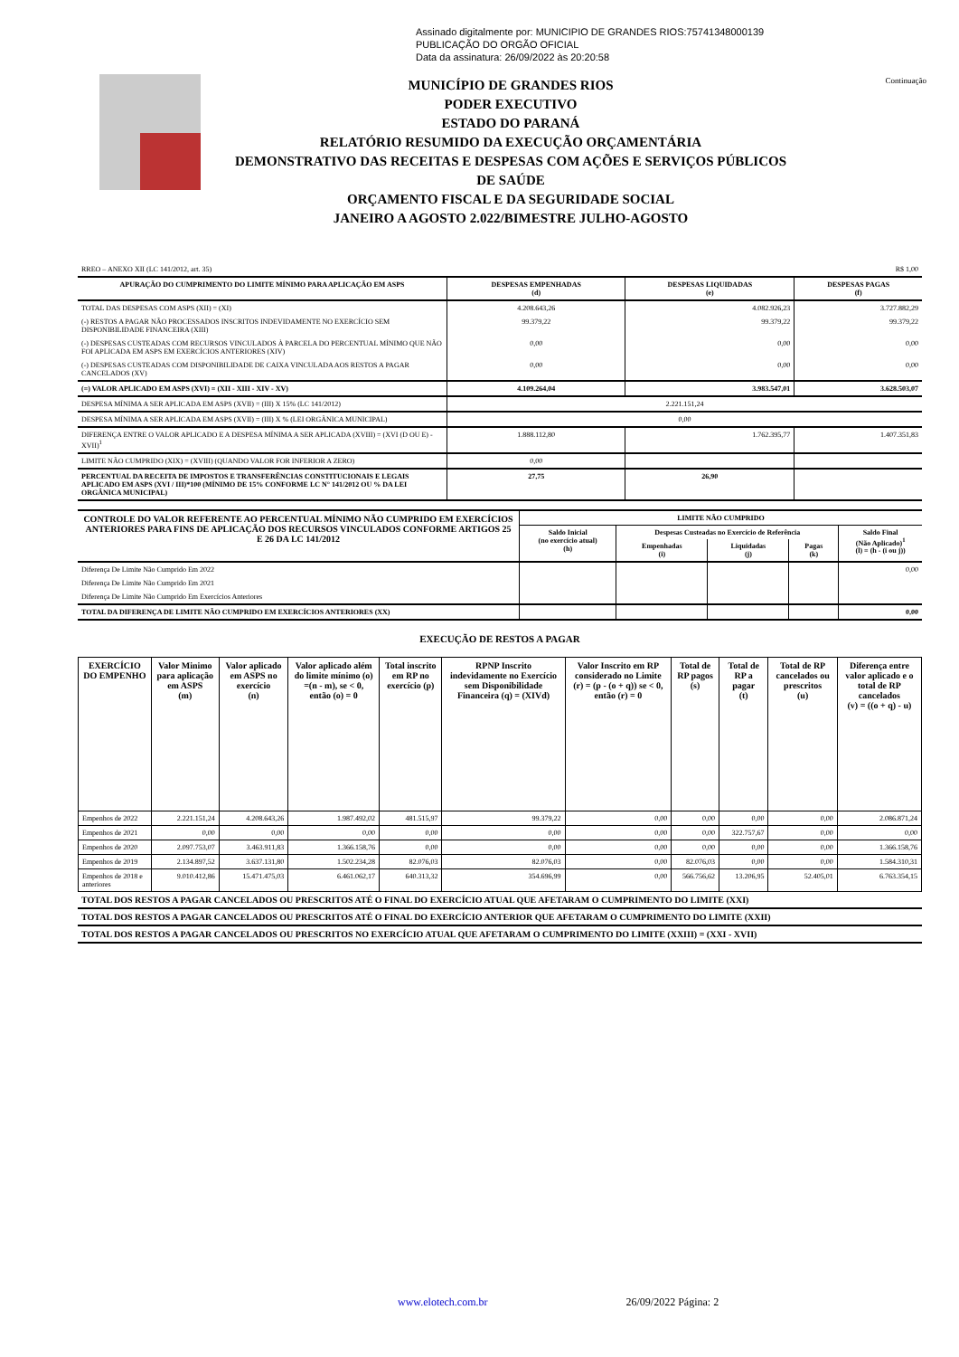Assinado digitalmente por: MUNICIPIO DE GRANDES RIOS:75741348000139
PUBLICAÇÃO DO ORGÃO OFICIAL
Data da assinatura: 26/09/2022 às 20:20:58
MUNICÍPIO DE GRANDES RIOS
PODER EXECUTIVO
ESTADO DO PARANÁ
RELATÓRIO RESUMIDO DA EXECUÇÃO ORÇAMENTÁRIA
DEMONSTRATIVO DAS RECEITAS E DESPESAS COM AÇÕES E SERVIÇOS PÚBLICOS DE SAÚDE
ORÇAMENTO FISCAL E DA SEGURIDADE SOCIAL
JANEIRO A AGOSTO 2.022/BIMESTRE JULHO-AGOSTO
Continuação
| RREO – ANEXO XII (LC 141/2012, art. 35) | R$ 1,00 |
| APURAÇÃO DO CUMPRIMENTO DO LIMITE MÍNIMO PARA APLICAÇÃO EM ASPS | DESPESAS EMPENHADAS (d) | DESPESAS LIQUIDADAS (e) | DESPESAS PAGAS (f) |
| --- | --- | --- | --- |
| TOTAL DAS DESPESAS COM ASPS (XII) = (XI) | 4.208.643,26 | 4.082.926,23 | 3.727.882,29 |
| (-) RESTOS A PAGAR NÃO PROCESSADOS INSCRITOS INDEVIDAMENTE NO EXERCÍCIO SEM DISPONIBILIDADE FINANCEIRA (XIII) | 99.379,22 | 99.379,22 | 99.379,22 |
| (-) DESPESAS CUSTEADAS COM RECURSOS VINCULADOS À PARCELA DO PERCENTUAL MÍNIMO QUE NÃO FOI APLICADA EM ASPS EM EXERCÍCIOS ANTERIORES (XIV) | 0,00 | 0,00 | 0,00 |
| (-) DESPESAS CUSTEADAS COM DISPONIBILIDADE DE CAIXA VINCULADA AOS RESTOS A PAGAR CANCELADOS (XV) | 0,00 | 0,00 | 0,00 |
| (=) VALOR APLICADO EM ASPS (XVI) = (XII - XIII - XIV - XV) | 4.109.264,04 | 3.983.547,01 | 3.628.503,07 |
| DESPESA MÍNIMA A SER APLICADA EM ASPS (XVII) = (III) X 15% (LC 141/2012) | 2.221.151,24 | | |
| DESPESA MÍNIMA A SER APLICADA EM ASPS (XVII) = (III) X % (LEI ORGÂNICA MUNICIPAL) | 0,00 | | |
| DIFERENÇA ENTRE O VALOR APLICADO E A DESPESA MÍNIMA A SER APLICADA (XVIII) = (XVI (D OU E) - XVII)<sup>1</sup> | 1.888.112,80 | 1.762.395,77 | 1.407.351,83 |
| LIMITE NÃO CUMPRIDO (XIX) = (XVIII) (QUANDO VALOR FOR INFERIOR A ZERO) | 0,00 | | |
| PERCENTUAL DA RECEITA DE IMPOSTOS E TRANSFERÊNCIAS CONSTITUCIONAIS E LEGAIS APLICADO EM ASPS (XVI / III)*100 (MÍNIMO DE 15% CONFORME LC N° 141/2012 OU % DA LEI ORGÂNICA MUNICIPAL) | 27,75 | 26,90 | |
| CONTROLE DO VALOR REFERENTE AO PERCENTUAL MÍNIMO NÃO CUMPRIDO EM EXERCÍCIOS ANTERIORES PARA FINS DE APLICAÇÃO DOS RECURSOS VINCULADOS CONFORME ARTIGOS 25 E 26 DA LC 141/2012 | LIMITE NÃO CUMPRIDO | | | | |
| --- | --- | --- | --- | --- | --- |
| | Saldo Inicial (no exercício atual) (h) | Despesas Custeadas no Exercício de Referência | | | Saldo Final (Não Aplicado)<sup>1</sup> (l) = (h - (i ou j)) |
| | | Empenhadas (i) | Liquidadas (j) | Pagas (k) | |
| Diferença De Limite Não Cumprido Em 2022 | | | | | 0,00 |
| Diferença De Limite Não Cumprido Em 2021 | | | | | |
| Diferença De Limite Não Cumprido Em Exercícios Anteriores | | | | | |
| TOTAL DA DIFERENÇA DE LIMITE NÃO CUMPRIDO EM EXERCÍCIOS ANTERIORES (XX) | | | | | 0,00 |
EXECUÇÃO DE RESTOS A PAGAR
| EXERCÍCIO DO EMPENHO | Valor Minimo para aplicação em ASPS (m) | Valor aplicado em ASPS no exercício (n) | Valor aplicado além do limite mínimo (o) =(n - m), se < 0, então (o) = 0 | Total inscrito em RP no exercício (p) | RPNP Inscrito indevidamente no Exercício sem Disponibilidade Financeira (q) = (XIVd) | Valor Inscrito em RP considerado no Limite (r) = (p - (o + q)) se < 0, então (r) = 0 | Total de RP pagos (s) | Total de RP a pagar (t) | Total de RP cancelados ou prescritos (u) | Diferença entre valor aplicado e o total de RP cancelados (v) = ((o + q) - u) |
| --- | --- | --- | --- | --- | --- | --- | --- | --- | --- | --- |
| Empenhos de 2022 | 2.221.151,24 | 4.208.643,26 | 1.987.492,02 | 481.515,97 | 99.379,22 | 0,00 | 0,00 | 0,00 | 0,00 | 2.086.871,24 |
| Empenhos de 2021 | 0,00 | 0,00 | 0,00 | 0,00 | 0,00 | 0,00 | 0,00 | 322.757,67 | 0,00 | 0,00 |
| Empenhos de 2020 | 2.097.753,07 | 3.463.911,83 | 1.366.158,76 | 0,00 | 0,00 | 0,00 | 0,00 | 0,00 | 0,00 | 1.366.158,76 |
| Empenhos de 2019 | 2.134.897,52 | 3.637.131,80 | 1.502.234,28 | 82.076,03 | 82.076,03 | 0,00 | 82.076,03 | 0,00 | 0,00 | 1.584.310,31 |
| Empenhos de 2018 e anteriores | 9.010.412,86 | 15.471.475,03 | 6.461.062,17 | 640.313,32 | 354.696,99 | 0,00 | 566.756,62 | 13.206,95 | 52.405,01 | 6.763.354,15 |
| TOTAL DOS RESTOS A PAGAR CANCELADOS OU PRESCRITOS ATÉ O FINAL DO EXERCÍCIO ATUAL QUE AFETARAM O CUMPRIMENTO DO LIMITE (XXI) |
| TOTAL DOS RESTOS A PAGAR CANCELADOS OU PRESCRITOS ATÉ O FINAL DO EXERCÍCIO ANTERIOR QUE AFETARAM O CUMPRIMENTO DO LIMITE (XXII) |
| TOTAL DOS RESTOS A PAGAR CANCELADOS OU PRESCRITOS NO EXERCÍCIO ATUAL QUE AFETARAM O CUMPRIMENTO DO LIMITE (XXIII) = (XXI - XVII) |
www.elotech.com.br 26/09/2022 Página: 2